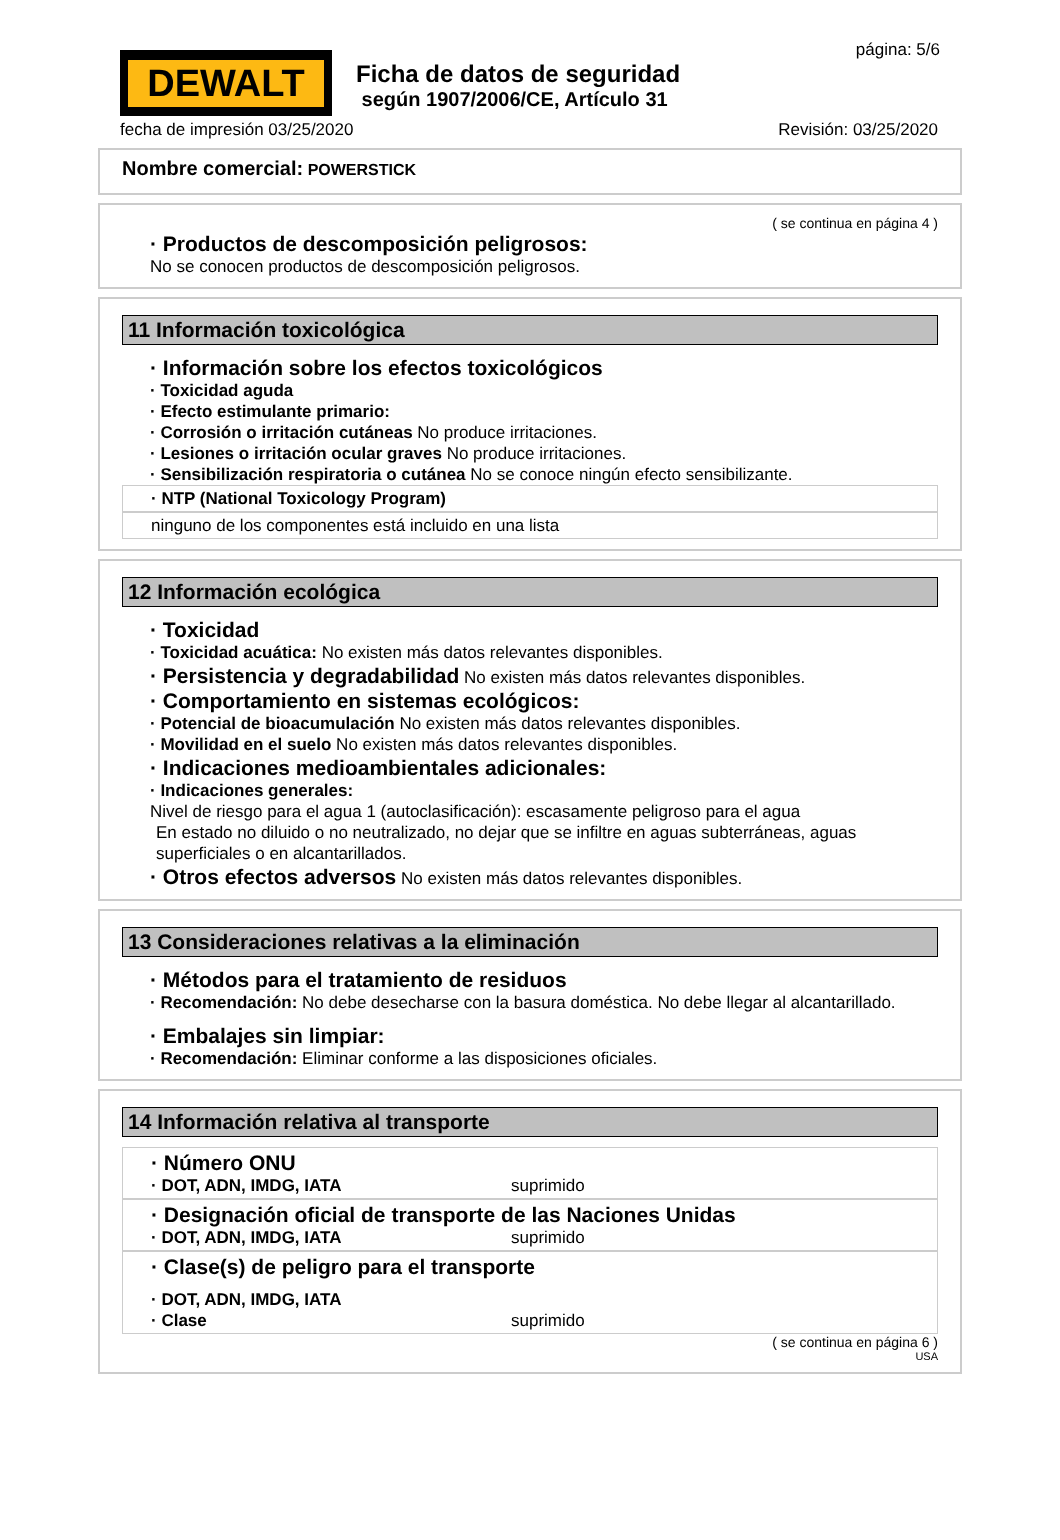DEWALT
Ficha de datos de seguridad
según 1907/2006/CE, Artículo 31
página: 5/6
fecha de impresión 03/25/2020 Revisión: 03/25/2020
Nombre comercial: POWERSTICK
( se continua en página 4 )
· Productos de descomposición peligrosos:
No se conocen productos de descomposición peligrosos.
11 Información toxicológica
· Información sobre los efectos toxicológicos
· Toxicidad aguda
· Efecto estimulante primario:
· Corrosión o irritación cutáneas No produce irritaciones.
· Lesiones o irritación ocular graves No produce irritaciones.
· Sensibilización respiratoria o cutánea No se conoce ningún efecto sensibilizante.
· NTP (National Toxicology Program)
ninguno de los componentes está incluido en una lista
12 Información ecológica
· Toxicidad
· Toxicidad acuática: No existen más datos relevantes disponibles.
· Persistencia y degradabilidad No existen más datos relevantes disponibles.
· Comportamiento en sistemas ecológicos:
· Potencial de bioacumulación No existen más datos relevantes disponibles.
· Movilidad en el suelo No existen más datos relevantes disponibles.
· Indicaciones medioambientales adicionales:
· Indicaciones generales:
Nivel de riesgo para el agua 1 (autoclasificación): escasamente peligroso para el agua
En estado no diluido o no neutralizado, no dejar que se infiltre en aguas subterráneas, aguas superficiales o en alcantarillados.
· Otros efectos adversos No existen más datos relevantes disponibles.
13 Consideraciones relativas a la eliminación
· Métodos para el tratamiento de residuos
· Recomendación: No debe desecharse con la basura doméstica. No debe llegar al alcantarillado.
· Embalajes sin limpiar:
· Recomendación: Eliminar conforme a las disposiciones oficiales.
14 Información relativa al transporte
· Número ONU
· DOT, ADN, IMDG, IATA suprimido
· Designación oficial de transporte de las Naciones Unidas
· DOT, ADN, IMDG, IATA suprimido
· Clase(s) de peligro para el transporte
· DOT, ADN, IMDG, IATA
· Clase suprimido
( se continua en página 6 )
USA